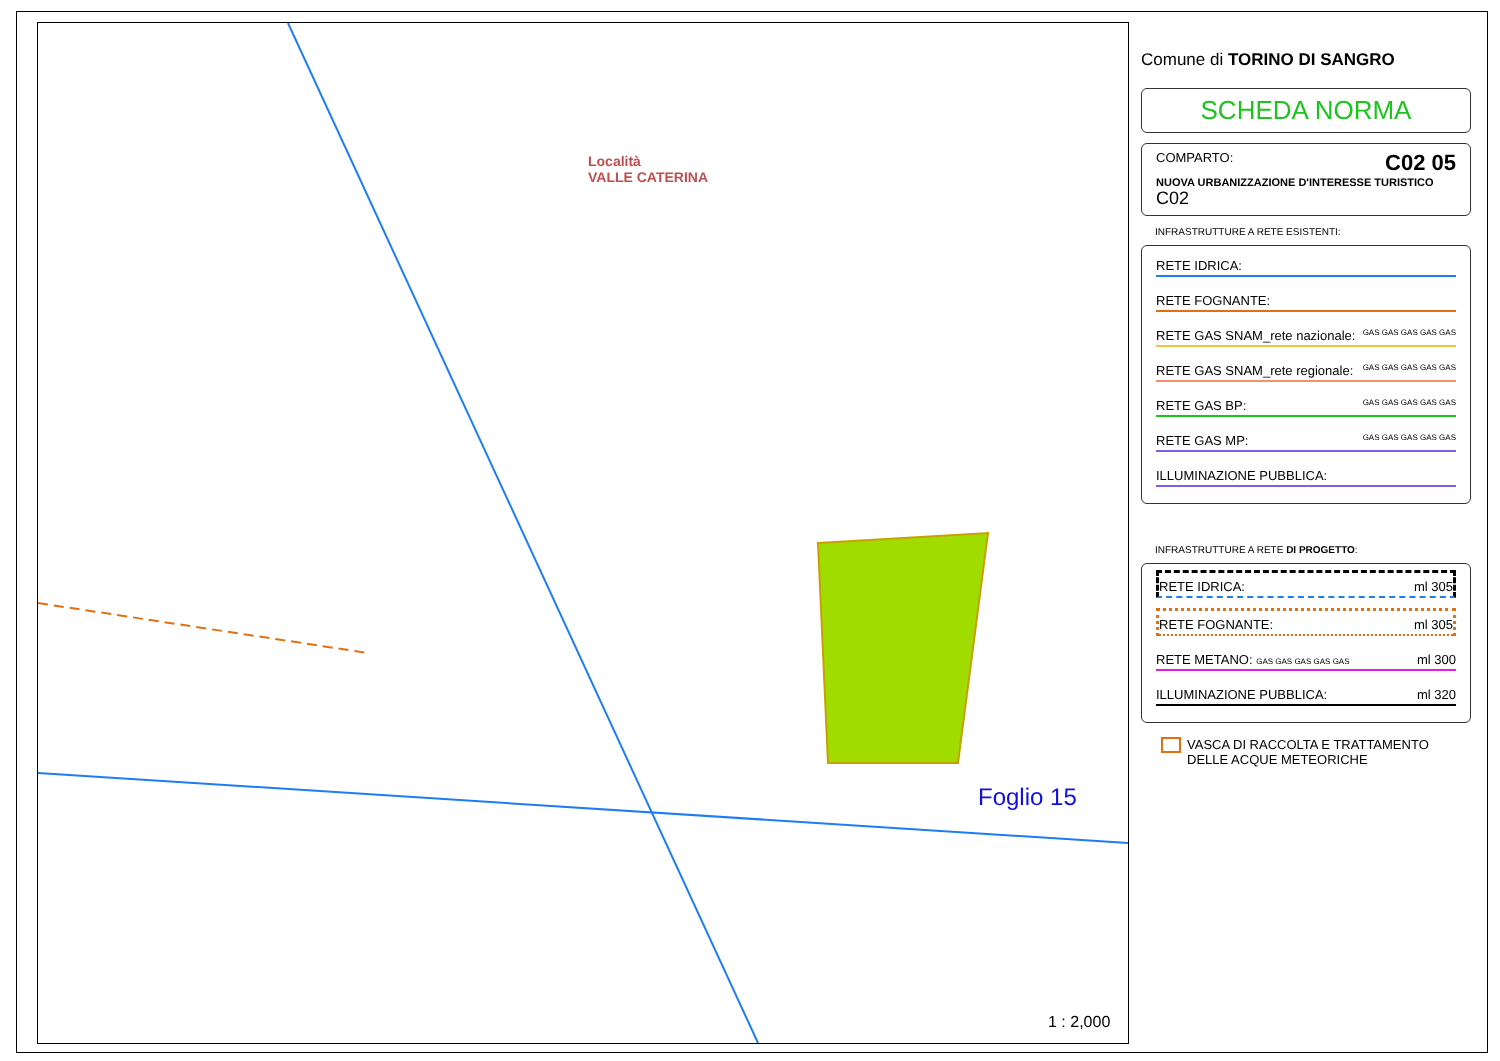Località
VALLE CATERINA
Foglio 15
1 : 2,000
Comune di TORINO DI SANGRO
SCHEDA NORMA
COMPARTO: C02 05
NUOVA URBANIZZAZIONE D'INTERESSE TURISTICO C02
INFRASTRUTTURE A RETE ESISTENTI:
RETE IDRICA:
RETE FOGNANTE:
RETE GAS SNAM_rete nazionale: GAS GAS GAS GAS GAS
RETE GAS SNAM_rete regionale: GAS GAS GAS GAS GAS
RETE GAS BP: GAS GAS GAS GAS GAS
RETE GAS MP: GAS GAS GAS GAS GAS
ILLUMINAZIONE PUBBLICA:
INFRASTRUTTURE A RETE DI PROGETTO:
RETE IDRICA: ml 305
RETE FOGNANTE: ml 305
RETE METANO: GAS GAS GAS GAS GAS ml 300
ILLUMINAZIONE PUBBLICA: ml 320
VASCA DI RACCOLTA E TRATTAMENTO
DELLE ACQUE METEORICHE